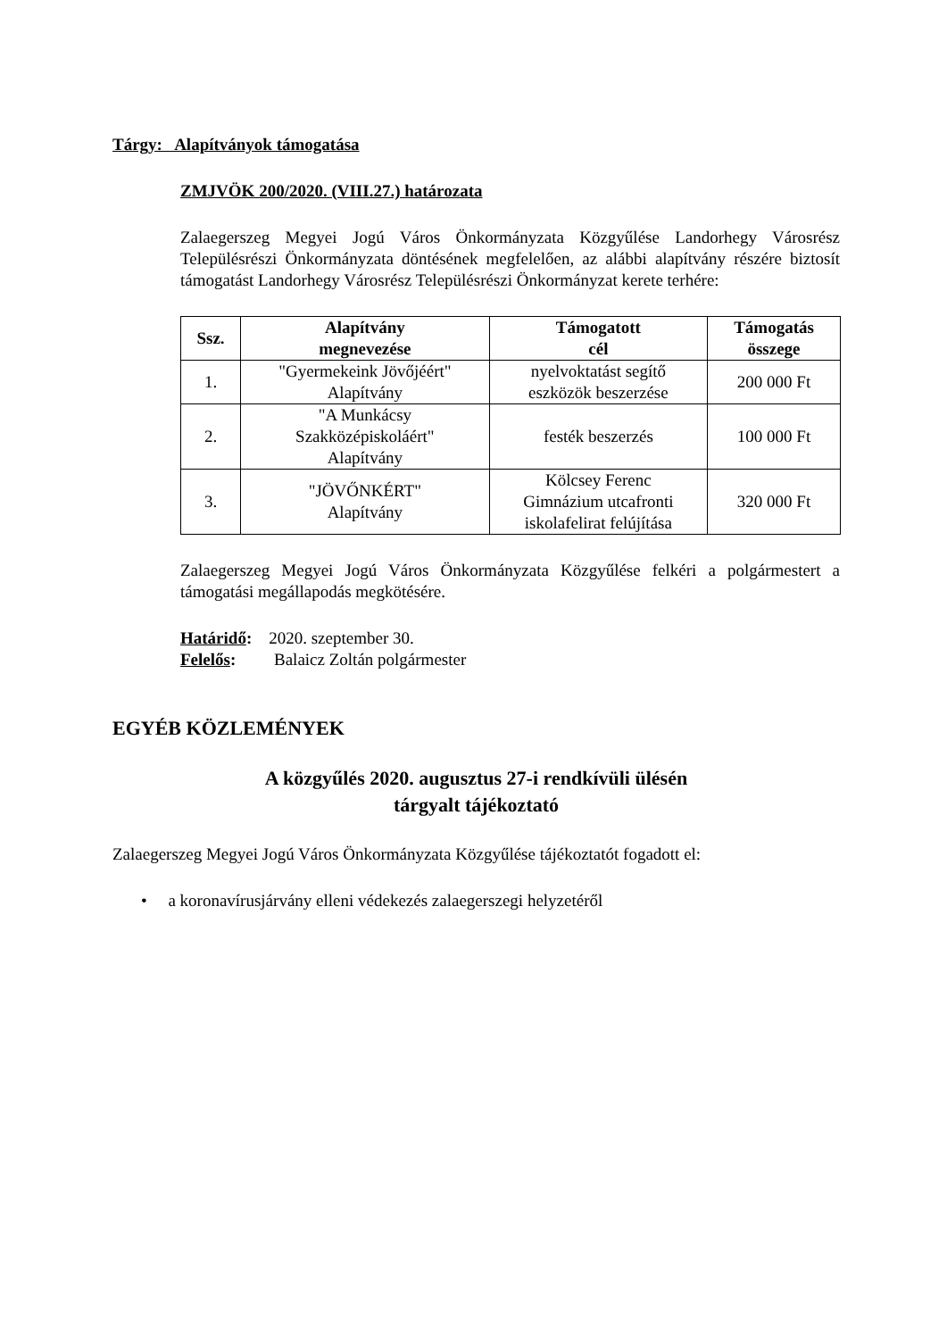Tárgy: Alapítványok támogatása
ZMJVÖK 200/2020. (VIII.27.) határozata
Zalaegerszeg Megyei Jogú Város Önkormányzata Közgyűlése Landorhegy Városrész Településrészi Önkormányzata döntésének megfelelően, az alábbi alapítvány részére biztosít támogatást Landorhegy Városrész Településrészi Önkormányzat kerete terhére:
| Ssz. | Alapítvány megnevezése | Támogatott cél | Támogatás összege |
| --- | --- | --- | --- |
| 1. | "Gyermekeink Jövőjéért" Alapítvány | nyelvoktatást segítő eszközök beszerzése | 200 000 Ft |
| 2. | "A Munkácsy Szakközépiskoláért" Alapítvány | festék beszerzés | 100 000 Ft |
| 3. | "JÖVŐNKÉRT" Alapítvány | Kölcsey Ferenc Gimnázium utcafronti iskolafelirat felújítása | 320 000 Ft |
Zalaegerszeg Megyei Jogú Város Önkormányzata Közgyűlése felkéri a polgármestert a támogatási megállapodás megkötésére.
Határidő: 2020. szeptember 30.
Felelős: Balaicz Zoltán polgármester
EGYÉB KÖZLEMÉNYEK
A közgyűlés 2020. augusztus 27-i rendkívüli ülésén
tárgyalt tájékoztató
Zalaegerszeg Megyei Jogú Város Önkormányzata Közgyűlése tájékoztatót fogadott el:
• a koronavírusjárvány elleni védekezés zalaegerszegi helyzetéről